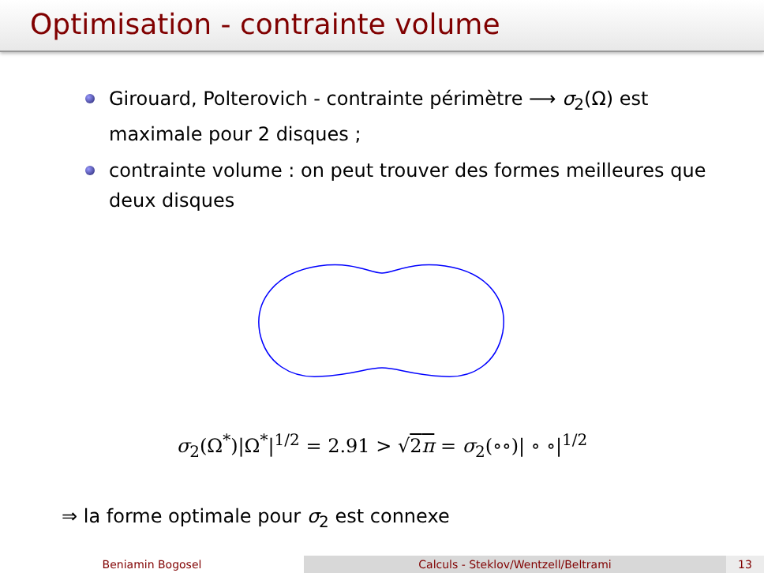Optimisation - contrainte volume
Girouard, Polterovich - contrainte périmètre ⟶ σ<sub>2</sub>(Ω) est maximale pour 2 disques ;
contrainte volume : on peut trouver des formes meilleures que deux disques
σ<sub>2</sub>(Ω<sup>*</sup>)|Ω<sup>*</sup>|<sup>1/2</sup> = 2.91 > √2π = σ<sub>2</sub>(∘∘)| ∘ ∘|<sup>1/2</sup>
⇒ la forme optimale pour σ<sub>2</sub> est connexe
Beniamin Bogosel Calculs - Steklov/Wentzell/Beltrami 13